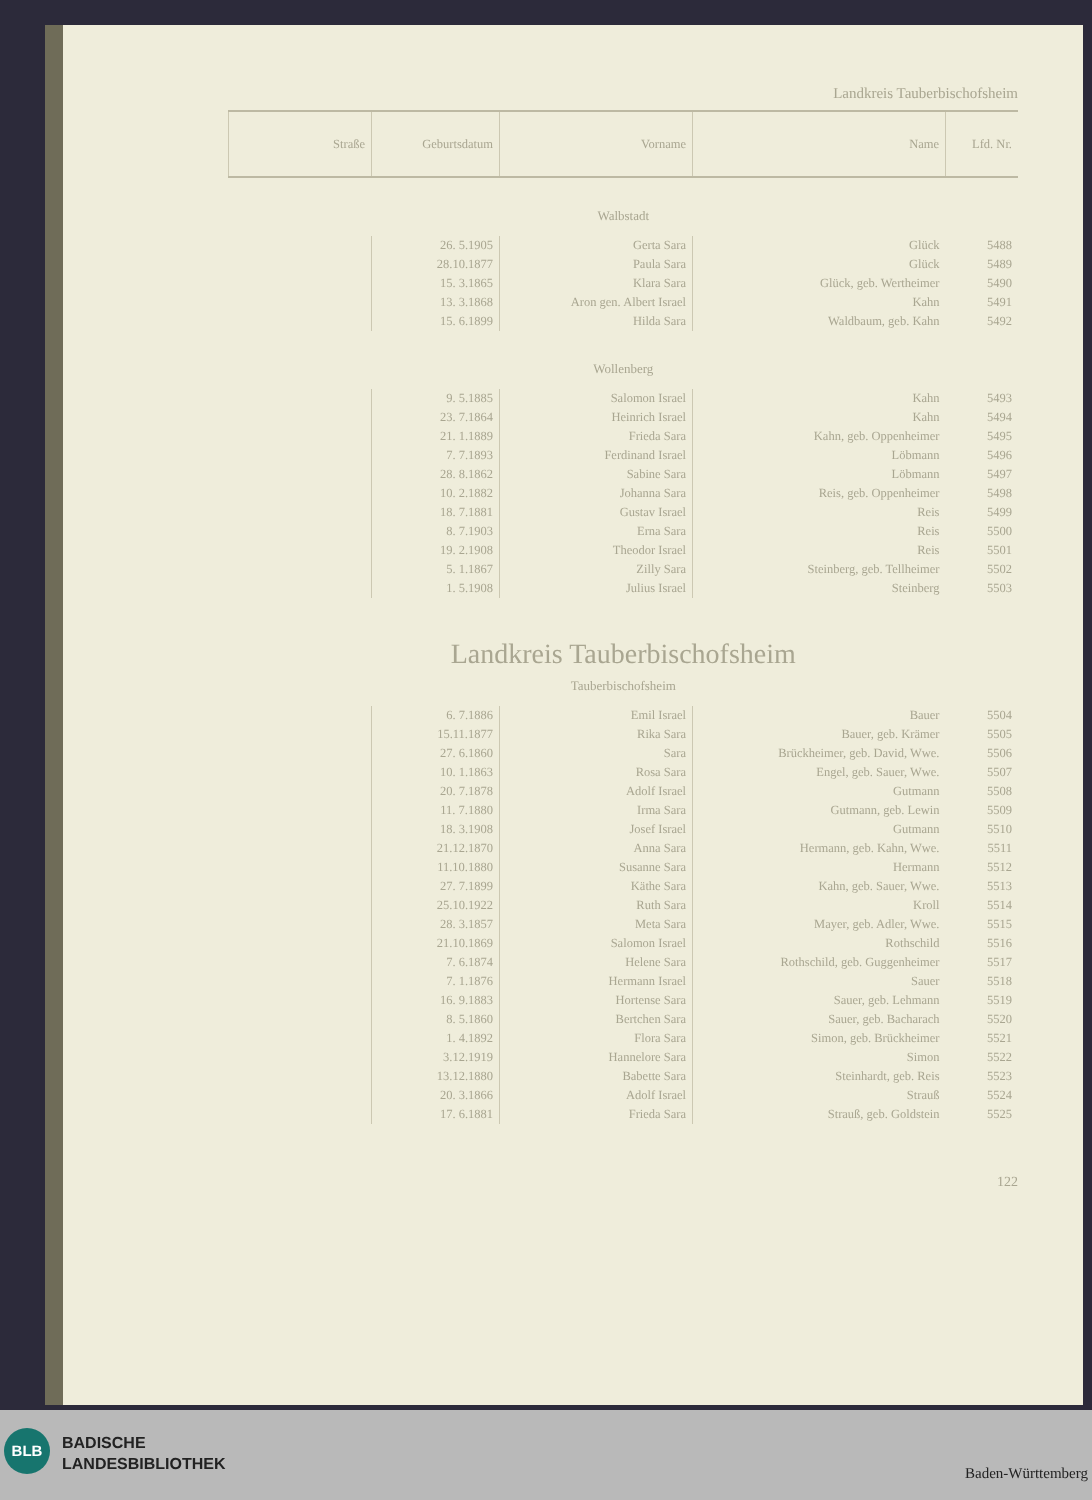Landkreis Tauberbischofsheim
| Lfd. Nr. | Name | Vorname | Geburtsdatum | Straße |
| --- | --- | --- | --- | --- |
| Walbstadt | | | | |
| 5488 | Glück | Gerta Sara | 26. 5.1905 | |
| 5489 | Glück | Paula Sara | 28.10.1877 | |
| 5490 | Glück, geb. Wertheimer | Klara Sara | 15. 3.1865 | |
| 5491 | Kahn | Aron gen. Albert Israel | 13. 3.1868 | |
| 5492 | Waldbaum, geb. Kahn | Hilda Sara | 15. 6.1899 | |
| Wollenberg | | | | |
| 5493 | Kahn | Salomon Israel | 9. 5.1885 | |
| 5494 | Kahn | Heinrich Israel | 23. 7.1864 | |
| 5495 | Kahn, geb. Oppenheimer | Frieda Sara | 21. 1.1889 | |
| 5496 | Löbmann | Ferdinand Israel | 7. 7.1893 | |
| 5497 | Löbmann | Sabine Sara | 28. 8.1862 | |
| 5498 | Reis, geb. Oppenheimer | Johanna Sara | 10. 2.1882 | |
| 5499 | Reis | Gustav Israel | 18. 7.1881 | |
| 5500 | Reis | Erna Sara | 8. 7.1903 | |
| 5501 | Reis | Theodor Israel | 19. 2.1908 | |
| 5502 | Steinberg, geb. Tellheimer | Zilly Sara | 5. 1.1867 | |
| 5503 | Steinberg | Julius Israel | 1. 5.1908 | |
| Landkreis Tauberbischofsheim | | | | |
| Tauberbischofsheim | | | | |
| 5504 | Bauer | Emil Israel | 6. 7.1886 | |
| 5505 | Bauer, geb. Krämer | Rika Sara | 15.11.1877 | |
| 5506 | Brückheimer, geb. David, Wwe. | Sara | 27. 6.1860 | |
| 5507 | Engel, geb. Sauer, Wwe. | Rosa Sara | 10. 1.1863 | |
| 5508 | Gutmann | Adolf Israel | 20. 7.1878 | |
| 5509 | Gutmann, geb. Lewin | Irma Sara | 11. 7.1880 | |
| 5510 | Gutmann | Josef Israel | 18. 3.1908 | |
| 5511 | Hermann, geb. Kahn, Wwe. | Anna Sara | 21.12.1870 | |
| 5512 | Hermann | Susanne Sara | 11.10.1880 | |
| 5513 | Kahn, geb. Sauer, Wwe. | Käthe Sara | 27. 7.1899 | |
| 5514 | Kroll | Ruth Sara | 25.10.1922 | |
| 5515 | Mayer, geb. Adler, Wwe. | Meta Sara | 28. 3.1857 | |
| 5516 | Rothschild | Salomon Israel | 21.10.1869 | |
| 5517 | Rothschild, geb. Guggenheimer | Helene Sara | 7. 6.1874 | |
| 5518 | Sauer | Hermann Israel | 7. 1.1876 | |
| 5519 | Sauer, geb. Lehmann | Hortense Sara | 16. 9.1883 | |
| 5520 | Sauer, geb. Bacharach | Bertchen Sara | 8. 5.1860 | |
| 5521 | Simon, geb. Brückheimer | Flora Sara | 1. 4.1892 | |
| 5522 | Simon | Hannelore Sara | 3.12.1919 | |
| 5523 | Steinhardt, geb. Reis | Babette Sara | 13.12.1880 | |
| 5524 | Strauß | Adolf Israel | 20. 3.1866 | |
| 5525 | Strauß, geb. Goldstein | Frieda Sara | 17. 6.1881 | |
122
BLB
BADISCHE
LANDESBIBLIOTHEK
Baden-Württemberg